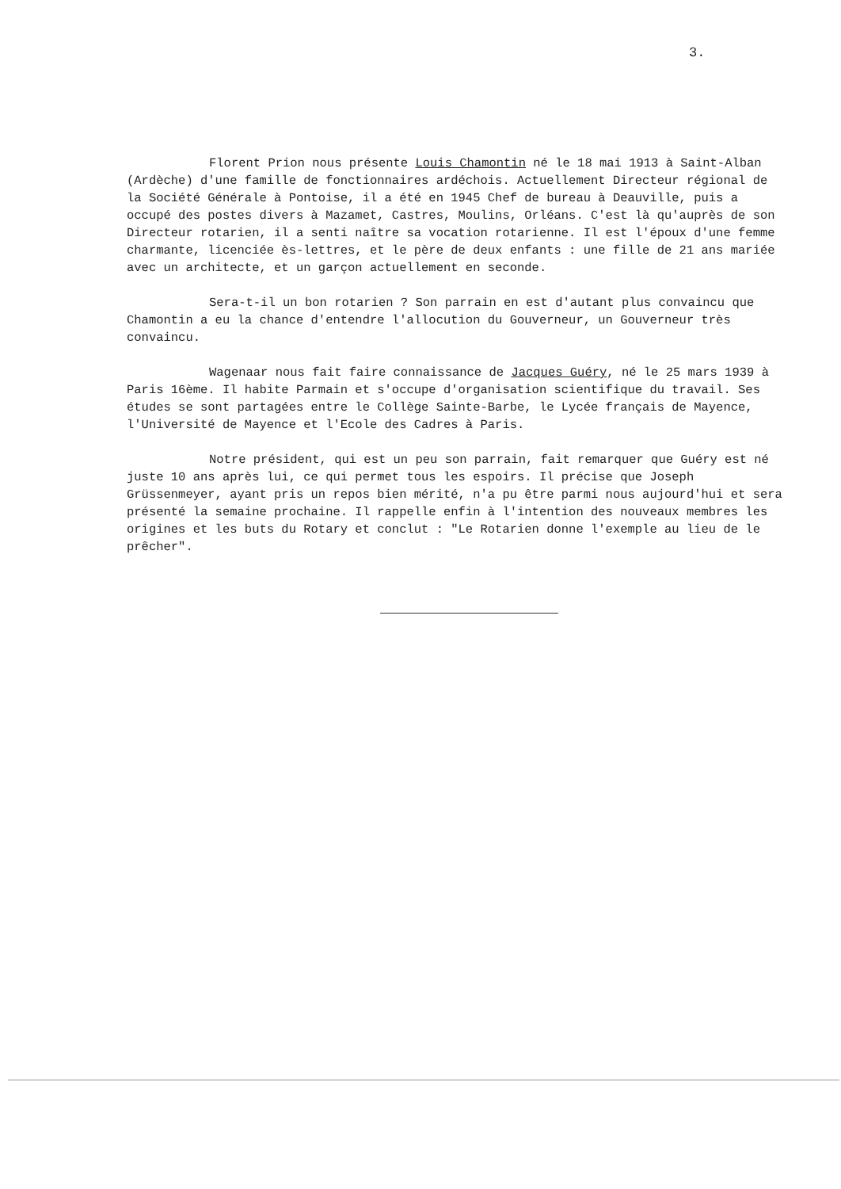3.
Florent Prion nous présente Louis Chamontin né le 18 mai 1913 à Saint-Alban (Ardèche) d'une famille de fonctionnaires ardéchois. Actuellement Directeur régional de la Société Générale à Pontoise, il a été en 1945 Chef de bureau à Deauville, puis a occupé des postes divers à Mazamet, Castres, Moulins, Orléans. C'est là qu'auprès de son Directeur rotarien, il a senti naître sa vocation rotarienne. Il est l'époux d'une femme charmante, licenciée ès-lettres, et le père de deux enfants : une fille de 21 ans mariée avec un architecte, et un garçon actuellement en seconde.
Sera-t-il un bon rotarien ? Son parrain en est d'autant plus convaincu que Chamontin a eu la chance d'entendre l'allocution du Gouverneur, un Gouverneur très convaincu.
Wagenaar nous fait faire connaissance de Jacques Guéry, né le 25 mars 1939 à Paris 16ème. Il habite Parmain et s'occupe d'organisation scientifique du travail. Ses études se sont partagées entre le Collège Sainte-Barbe, le Lycée français de Mayence, l'Université de Mayence et l'Ecole des Cadres à Paris.
Notre président, qui est un peu son parrain, fait remarquer que Guéry est né juste 10 ans après lui, ce qui permet tous les espoirs. Il précise que Joseph Grüssenmeyer, ayant pris un repos bien mérité, n'a pu être parmi nous aujourd'hui et sera présenté la semaine prochaine. Il rappelle enfin à l'intention des nouveaux membres les origines et les buts du Rotary et conclut : "Le Rotarien donne l'exemple au lieu de le prêcher".